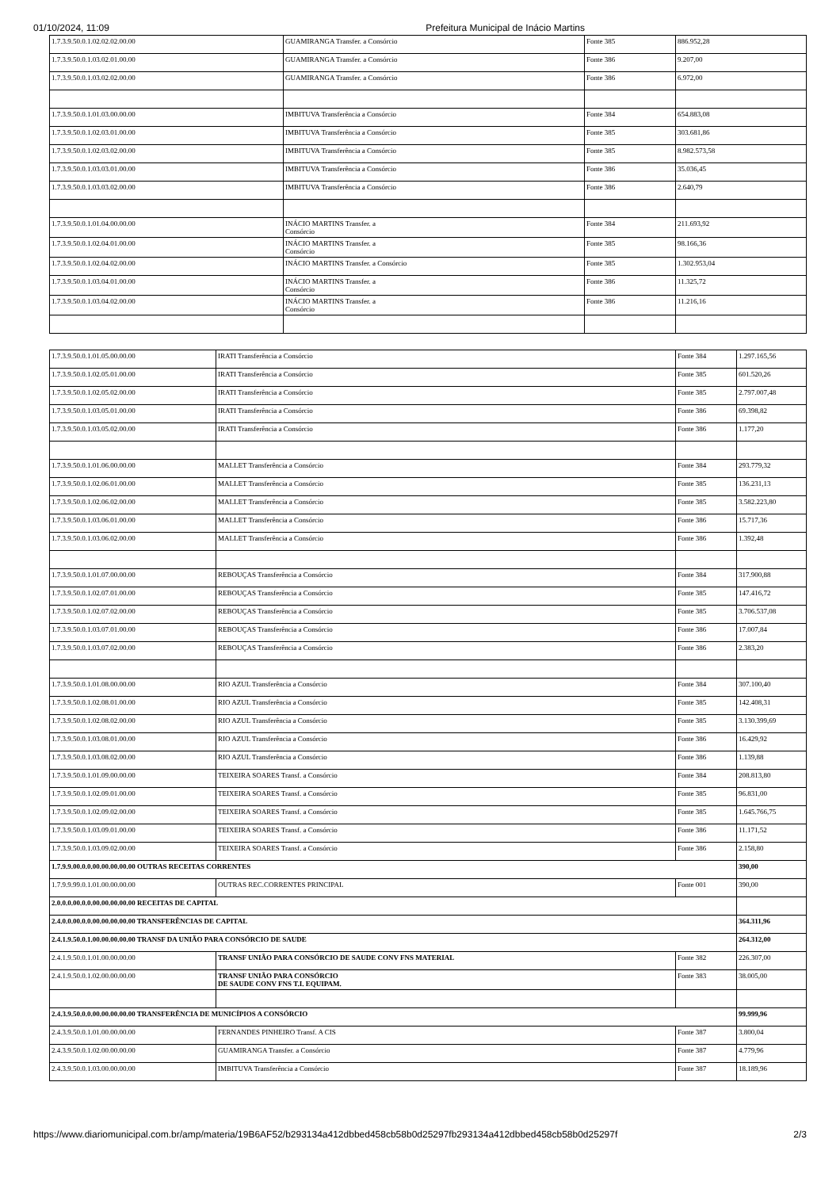01/10/2024, 11:09 Prefeitura Municipal de Inácio Martins
| 1.7.3.9.50.0.1.02.02.02.00.00 | GUAMIRANGA Transfer. a Consórcio | Fonte 385 | 886.952,28 |
| 1.7.3.9.50.0.1.03.02.01.00.00 | GUAMIRANGA Transfer. a Consórcio | Fonte 386 | 9.207,00 |
| 1.7.3.9.50.0.1.03.02.02.00.00 | GUAMIRANGA Transfer. a Consórcio | Fonte 386 | 6.972,00 |
| 1.7.3.9.50.0.1.01.03.00.00.00 | IMBITUVA Transferência a Consórcio | Fonte 384 | 654.883,08 |
| 1.7.3.9.50.0.1.02.03.01.00.00 | IMBITUVA Transferência a Consórcio | Fonte 385 | 303.681,86 |
| 1.7.3.9.50.0.1.02.03.02.00.00 | IMBITUVA Transferência a Consórcio | Fonte 385 | 8.982.573,58 |
| 1.7.3.9.50.0.1.03.03.01.00.00 | IMBITUVA Transferência a Consórcio | Fonte 386 | 35.036,45 |
| 1.7.3.9.50.0.1.03.03.02.00.00 | IMBITUVA Transferência a Consórcio | Fonte 386 | 2.640,79 |
| 1.7.3.9.50.0.1.01.04.00.00.00 | INÁCIO MARTINS Transfer. a Consórcio | Fonte 384 | 211.693,92 |
| 1.7.3.9.50.0.1.02.04.01.00.00 | INÁCIO MARTINS Transfer. a Consórcio | Fonte 385 | 98.166,36 |
| 1.7.3.9.50.0.1.02.04.02.00.00 | INÁCIO MARTINS Transfer. a Consórcio | Fonte 385 | 1.302.953,04 |
| 1.7.3.9.50.0.1.03.04.01.00.00 | INÁCIO MARTINS Transfer. a Consórcio | Fonte 386 | 11.325,72 |
| 1.7.3.9.50.0.1.03.04.02.00.00 | INÁCIO MARTINS Transfer. a Consórcio | Fonte 386 | 11.216,16 |
| 1.7.3.9.50.0.1.01.05.00.00.00 | IRATI Transferência a Consórcio | Fonte 384 | 1.297.165,56 |
| 1.7.3.9.50.0.1.02.05.01.00.00 | IRATI Transferência a Consórcio | Fonte 385 | 601.520,26 |
| 1.7.3.9.50.0.1.02.05.02.00.00 | IRATI Transferência a Consórcio | Fonte 385 | 2.797.007,48 |
| 1.7.3.9.50.0.1.03.05.01.00.00 | IRATI Transferência a Consórcio | Fonte 386 | 69.398,82 |
| 1.7.3.9.50.0.1.03.05.02.00.00 | IRATI Transferência a Consórcio | Fonte 386 | 1.177,20 |
| 1.7.3.9.50.0.1.01.06.00.00.00 | MALLET Transferência a Consórcio | Fonte 384 | 293.779,32 |
| 1.7.3.9.50.0.1.02.06.01.00.00 | MALLET Transferência a Consórcio | Fonte 385 | 136.231,13 |
| 1.7.3.9.50.0.1.02.06.02.00.00 | MALLET Transferência a Consórcio | Fonte 385 | 3.582.223,80 |
| 1.7.3.9.50.0.1.03.06.01.00.00 | MALLET Transferência a Consórcio | Fonte 386 | 15.717,36 |
| 1.7.3.9.50.0.1.03.06.02.00.00 | MALLET Transferência a Consórcio | Fonte 386 | 1.392,48 |
| 1.7.3.9.50.0.1.01.07.00.00.00 | REBOUÇAS Transferência a Consórcio | Fonte 384 | 317.900,88 |
| 1.7.3.9.50.0.1.02.07.01.00.00 | REBOUÇAS Transferência a Consórcio | Fonte 385 | 147.416,72 |
| 1.7.3.9.50.0.1.02.07.02.00.00 | REBOUÇAS Transferência a Consórcio | Fonte 385 | 3.706.537,08 |
| 1.7.3.9.50.0.1.03.07.01.00.00 | REBOUÇAS Transferência a Consórcio | Fonte 386 | 17.007,84 |
| 1.7.3.9.50.0.1.03.07.02.00.00 | REBOUÇAS Transferência a Consórcio | Fonte 386 | 2.383,20 |
| 1.7.3.9.50.0.1.01.08.00.00.00 | RIO AZUL Transferência a Consórcio | Fonte 384 | 307.100,40 |
| 1.7.3.9.50.0.1.02.08.01.00.00 | RIO AZUL Transferência a Consórcio | Fonte 385 | 142.408,31 |
| 1.7.3.9.50.0.1.02.08.02.00.00 | RIO AZUL Transferência a Consórcio | Fonte 385 | 3.130.399,69 |
| 1.7.3.9.50.0.1.03.08.01.00.00 | RIO AZUL Transferência a Consórcio | Fonte 386 | 16.429,92 |
| 1.7.3.9.50.0.1.03.08.02.00.00 | RIO AZUL Transferência a Consórcio | Fonte 386 | 1.139,88 |
| 1.7.3.9.50.0.1.01.09.00.00.00 | TEIXEIRA SOARES Transf. a Consórcio | Fonte 384 | 208.813,80 |
| 1.7.3.9.50.0.1.02.09.01.00.00 | TEIXEIRA SOARES Transf. a Consórcio | Fonte 385 | 96.831,00 |
| 1.7.3.9.50.0.1.02.09.02.00.00 | TEIXEIRA SOARES Transf. a Consórcio | Fonte 385 | 1.645.766,75 |
| 1.7.3.9.50.0.1.03.09.01.00.00 | TEIXEIRA SOARES Transf. a Consórcio | Fonte 386 | 11.171,52 |
| 1.7.3.9.50.0.1.03.09.02.00.00 | TEIXEIRA SOARES Transf. a Consórcio | Fonte 386 | 2.158,80 |
| 1.7.9.9.00.0.0.00.00.00.00.00 OUTRAS RECEITAS CORRENTES | | | 390,00 |
| 1.7.9.9.99.0.1.01.00.00.00.00 | OUTRAS REC.CORRENTES PRINCIPAL | Fonte 001 | 390,00 |
| 2.0.0.0.00.0.0.00.00.00.00.00 RECEITAS DE CAPITAL | | | |
| 2.4.0.0.00.0.0.00.00.00.00.00 TRANSFERÊNCIAS DE CAPITAL | | | 364.311,96 |
| 2.4.1.9.50.0.1.00.00.00.00.00 TRANSF DA UNIÃO PARA CONSÓRCIO DE SAUDE | | | 264.312,00 |
| 2.4.1.9.50.0.1.01.00.00.00.00 | TRANSF UNIÃO PARA CONSÓRCIO DE SAUDE CONV FNS MATERIAL | Fonte 382 | 226.307,00 |
| 2.4.1.9.50.0.1.02.00.00.00.00 | TRANSF UNIÃO PARA CONSÓRCIO DE SAUDE CONV FNS T.I. EQUIPAM. | Fonte 383 | 38.005,00 |
| 2.4.3.9.50.0.0.00.00.00.00.00 TRANSFERÊNCIA DE MUNICÍPIOS A CONSÓRCIO | | | 99.999,96 |
| 2.4.3.9.50.0.1.01.00.00.00.00 | FERNANDES PINHEIRO Transf. A CIS | Fonte 387 | 3.800,04 |
| 2.4.3.9.50.0.1.02.00.00.00.00 | GUAMIRANGA Transfer. a Consórcio | Fonte 387 | 4.779,96 |
| 2.4.3.9.50.0.1.03.00.00.00.00 | IMBITUVA Transferência a Consórcio | Fonte 387 | 18.189,96 |
https://www.diariomunicipal.com.br/amp/materia/19B6AF52/b293134a412dbbed458cb58b0d25297fb293134a412dbbed458cb58b0d25297f 2/3